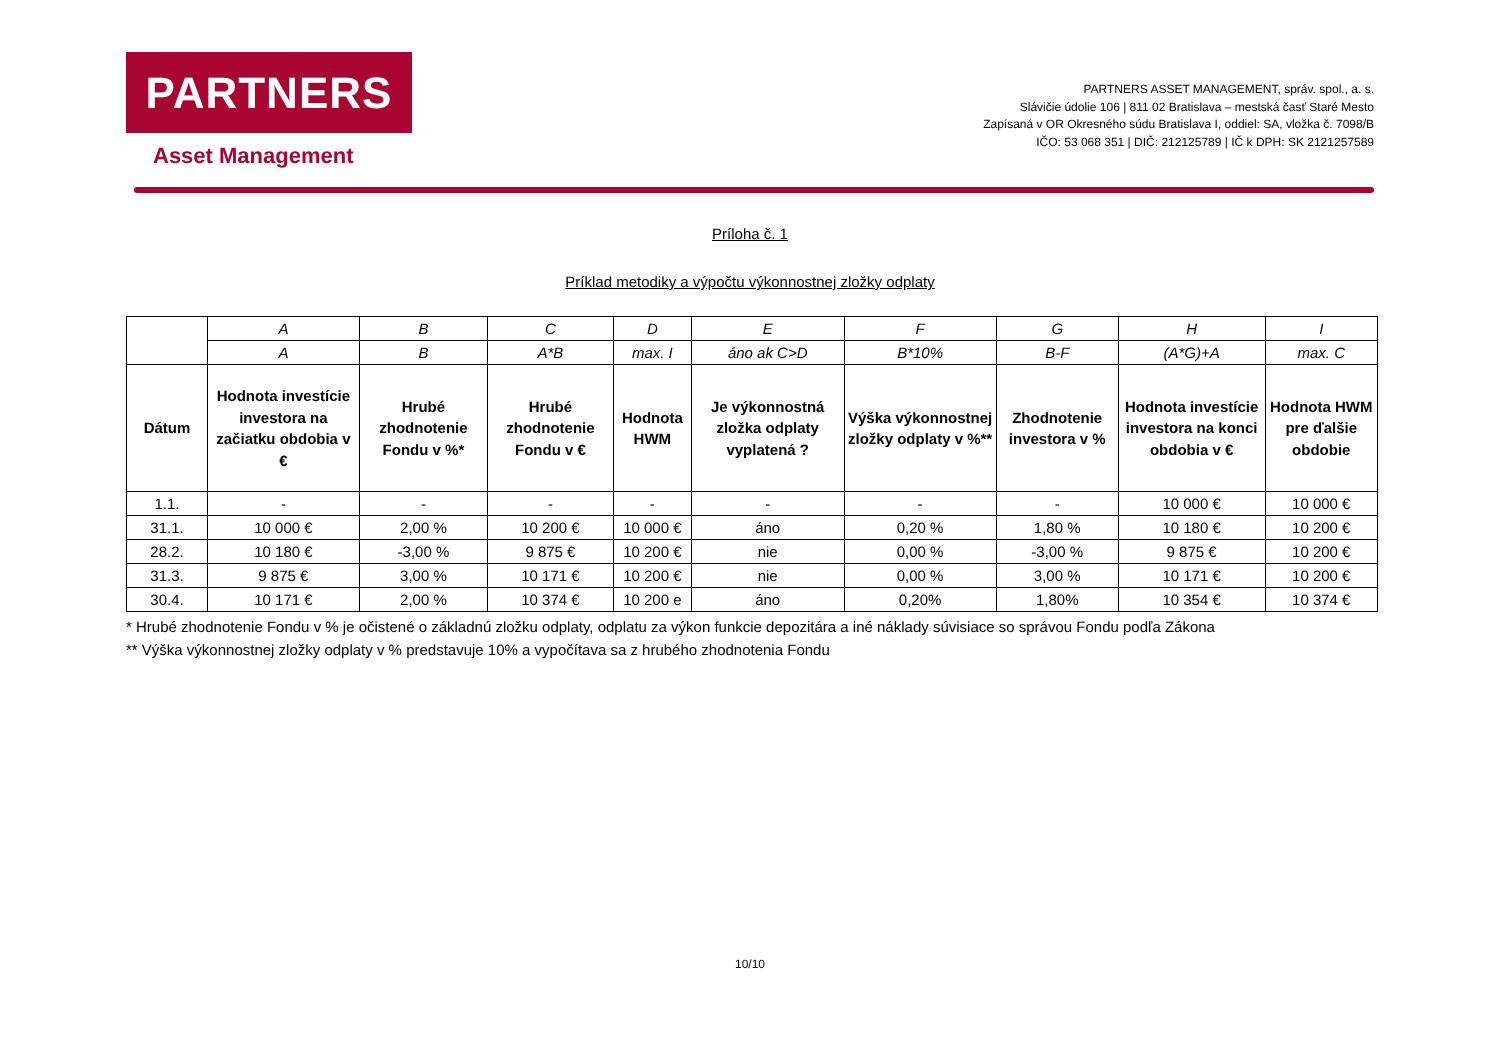PARTNERS
Asset Management
PARTNERS ASSET MANAGEMENT, správ. spol., a. s.
Slávičie údolie 106 | 811 02 Bratislava – mestská časť Staré Mesto
Zapísaná v OR Okresného súdu Bratislava I, oddiel: SA, vložka č. 7098/B
IČO: 53 068 351 | DIČ: 212125789 | IČ k DPH: SK 2121257589
Príloha č. 1
Príklad metodiky a výpočtu výkonnostnej zložky odplaty
| | A | B | C | D | E | F | G | H | I |
| | A | B | A*B | max. I | áno ak C>D | B*10% | B-F | (A*G)+A | max. C |
| Dátum | Hodnota investície investora na začiatku obdobia v € | Hrubé zhodnotenie Fondu v %* | Hrubé zhodnotenie Fondu v € | Hodnota HWM | Je výkonnostná zložka odplaty vyplatená ? | Výška výkonnostnej zložky odplaty v %** | Zhodnotenie investora v % | Hodnota investície investora na konci obdobia v € | Hodnota HWM pre ďalšie obdobie |
| 1.1. | - | - | - | - | - | - | - | 10 000 € | 10 000 € |
| 31.1. | 10 000 € | 2,00 % | 10 200 € | 10 000 € | áno | 0,20 % | 1,80 % | 10 180 € | 10 200 € |
| 28.2. | 10 180 € | -3,00 % | 9 875 € | 10 200 € | nie | 0,00 % | -3,00 % | 9 875 € | 10 200 € |
| 31.3. | 9 875 € | 3,00 % | 10 171 € | 10 200 € | nie | 0,00 % | 3,00 % | 10 171 € | 10 200 € |
| 30.4. | 10 171 € | 2,00 % | 10 374 € | 10 200 e | áno | 0,20% | 1,80% | 10 354 € | 10 374 € |
* Hrubé zhodnotenie Fondu v % je očistené o základnú zložku odplaty, odplatu za výkon funkcie depozitára a iné náklady súvisiace so správou Fondu podľa Zákona
** Výška výkonnostnej zložky odplaty v % predstavuje 10% a vypočítava sa z hrubého zhodnotenia Fondu
10/10